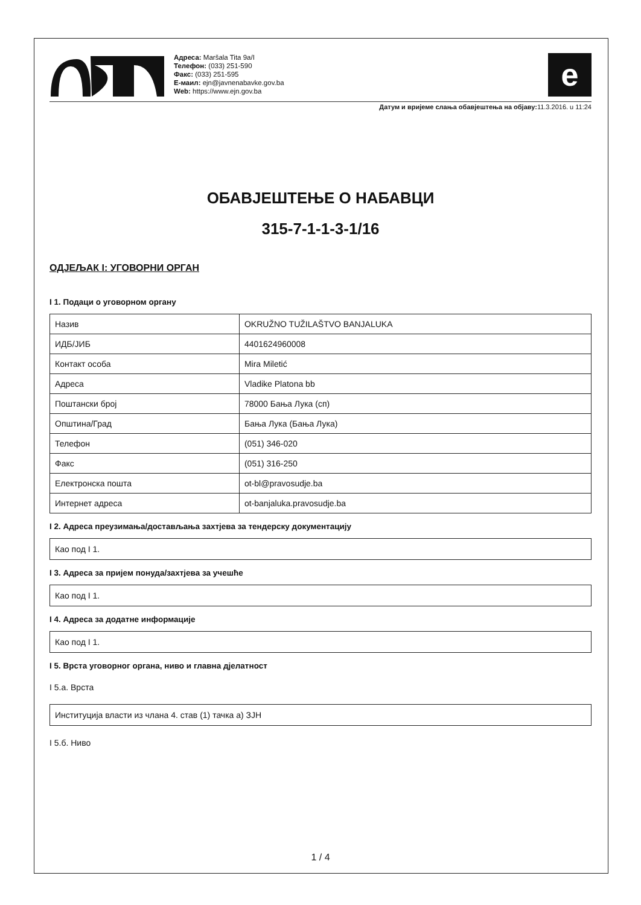Адреса: Maršala Tita 9a/I
Телефон: (033) 251-590
Факс: (033) 251-595
E-маил: ejn@javnenabavke.gov.ba
Web: https://www.ejn.gov.ba
e
Датум и вријеме слања обавјештења на објаву: 11.3.2016. u 11:24
ОБАВЈЕШТЕЊЕ О НАБАВЦИ
315-7-1-1-3-1/16
ОДЈЕЉАК I: УГОВОРНИ ОРГАН
I 1. Подаци о уговорном органу
| Назив | OKRUŽNO TUŽILAŠTVO BANJALUKA |
| ИДБ/ЈИБ | 4401624960008 |
| Контакт особа | Mira Miletić |
| Адреса | Vladike Platona bb |
| Поштански број | 78000 Бања Лука (сп) |
| Општина/Град | Бања Лука (Бања Лука) |
| Телефон | (051) 346-020 |
| Факс | (051) 316-250 |
| Електронска пошта | ot-bl@pravosudje.ba |
| Интернет адреса | ot-banjaluka.pravosudje.ba |
I 2. Адреса преузимања/достављања захтјева за тендерску документацију
Као под I 1.
I 3. Адреса за пријем понуда/захтјева за учешће
Као под I 1.
I 4. Адреса за додатне информације
Као под I 1.
I 5. Врста уговорног органа, ниво и главна дјелатност
I 5.а. Врста
Институција власти из члана 4. став (1) тачка а) ЗЈН
I 5.б. Ниво
1 / 4